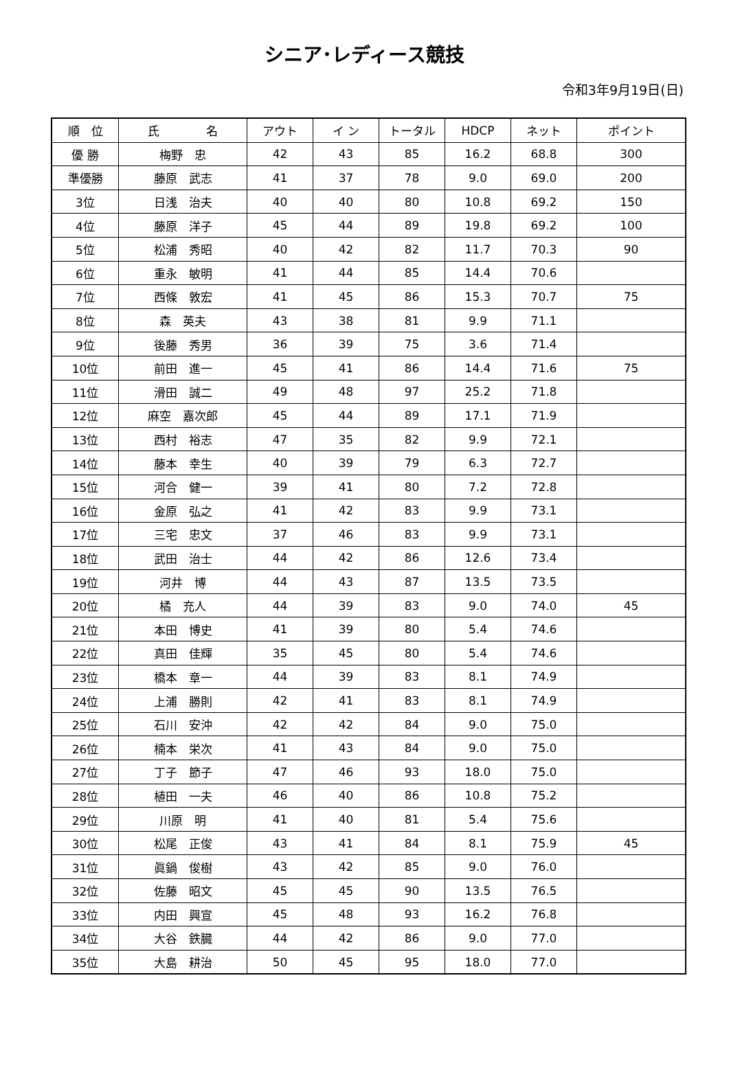シニア･レディース競技
令和3年9月19日(日)
| 順 位 | 氏 名 | アウト | イ ン | トータル | HDCP | ネット | ポイント |
| --- | --- | --- | --- | --- | --- | --- | --- |
| 優 勝 | 梅野 忠 | 42 | 43 | 85 | 16.2 | 68.8 | 300 |
| 準優勝 | 藤原 武志 | 41 | 37 | 78 | 9.0 | 69.0 | 200 |
| 3位 | 日浅 治夫 | 40 | 40 | 80 | 10.8 | 69.2 | 150 |
| 4位 | 藤原 洋子 | 45 | 44 | 89 | 19.8 | 69.2 | 100 |
| 5位 | 松浦 秀昭 | 40 | 42 | 82 | 11.7 | 70.3 | 90 |
| 6位 | 重永 敏明 | 41 | 44 | 85 | 14.4 | 70.6 | |
| 7位 | 西條 敦宏 | 41 | 45 | 86 | 15.3 | 70.7 | 75 |
| 8位 | 森 英夫 | 43 | 38 | 81 | 9.9 | 71.1 | |
| 9位 | 後藤 秀男 | 36 | 39 | 75 | 3.6 | 71.4 | |
| 10位 | 前田 進一 | 45 | 41 | 86 | 14.4 | 71.6 | 75 |
| 11位 | 滑田 誠二 | 49 | 48 | 97 | 25.2 | 71.8 | |
| 12位 | 麻空 嘉次郎 | 45 | 44 | 89 | 17.1 | 71.9 | |
| 13位 | 西村 裕志 | 47 | 35 | 82 | 9.9 | 72.1 | |
| 14位 | 藤本 幸生 | 40 | 39 | 79 | 6.3 | 72.7 | |
| 15位 | 河合 健一 | 39 | 41 | 80 | 7.2 | 72.8 | |
| 16位 | 金原 弘之 | 41 | 42 | 83 | 9.9 | 73.1 | |
| 17位 | 三宅 忠文 | 37 | 46 | 83 | 9.9 | 73.1 | |
| 18位 | 武田 治士 | 44 | 42 | 86 | 12.6 | 73.4 | |
| 19位 | 河井 博 | 44 | 43 | 87 | 13.5 | 73.5 | |
| 20位 | 橘 充人 | 44 | 39 | 83 | 9.0 | 74.0 | 45 |
| 21位 | 本田 博史 | 41 | 39 | 80 | 5.4 | 74.6 | |
| 22位 | 真田 佳輝 | 35 | 45 | 80 | 5.4 | 74.6 | |
| 23位 | 橋本 章一 | 44 | 39 | 83 | 8.1 | 74.9 | |
| 24位 | 上浦 勝則 | 42 | 41 | 83 | 8.1 | 74.9 | |
| 25位 | 石川 安沖 | 42 | 42 | 84 | 9.0 | 75.0 | |
| 26位 | 楠本 栄次 | 41 | 43 | 84 | 9.0 | 75.0 | |
| 27位 | 丁子 節子 | 47 | 46 | 93 | 18.0 | 75.0 | |
| 28位 | 植田 一夫 | 46 | 40 | 86 | 10.8 | 75.2 | |
| 29位 | 川原 明 | 41 | 40 | 81 | 5.4 | 75.6 | |
| 30位 | 松尾 正俊 | 43 | 41 | 84 | 8.1 | 75.9 | 45 |
| 31位 | 眞鍋 俊樹 | 43 | 42 | 85 | 9.0 | 76.0 | |
| 32位 | 佐藤 昭文 | 45 | 45 | 90 | 13.5 | 76.5 | |
| 33位 | 内田 興宣 | 45 | 48 | 93 | 16.2 | 76.8 | |
| 34位 | 大谷 鉄臓 | 44 | 42 | 86 | 9.0 | 77.0 | |
| 35位 | 大島 耕治 | 50 | 45 | 95 | 18.0 | 77.0 | |